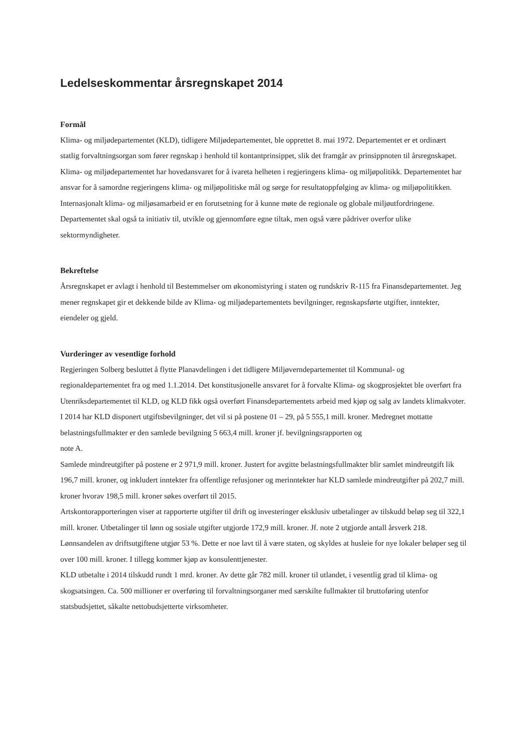Ledelseskommentar årsregnskapet 2014
Formål
Klima- og miljødepartementet (KLD), tidligere Miljødepartementet, ble opprettet 8. mai 1972. Departementet er et ordinært statlig forvaltningsorgan som fører regnskap i henhold til kontantprinsippet, slik det framgår av prinsippnoten til årsregnskapet.
Klima- og miljødepartementet har hovedansvaret for å ivareta helheten i regjeringens klima- og miljøpolitikk. Departementet har ansvar for å samordne regjeringens klima- og miljøpolitiske mål og sørge for resultatoppfølging av klima- og miljøpolitikken. Internasjonalt klima- og miljøsamarbeid er en forutsetning for å kunne møte de regionale og globale miljøutfordringene. Departementet skal også ta initiativ til, utvikle og gjennomføre egne tiltak, men også være pådriver overfor ulike sektormyndigheter.
Bekreftelse
Årsregnskapet er avlagt i henhold til Bestemmelser om økonomistyring i staten og rundskriv R-115 fra Finansdepartementet. Jeg mener regnskapet gir et dekkende bilde av Klima- og miljødepartementets bevilgninger, regnskapsførte utgifter, inntekter, eiendeler og gjeld.
Vurderinger av vesentlige forhold
Regjeringen Solberg besluttet å flytte Planavdelingen i det tidligere Miljøverndepartementet til Kommunal- og regionaldepartementet fra og med 1.1.2014. Det konstitusjonelle ansvaret for å forvalte Klima- og skogprosjektet ble overført fra Utenriksdepartementet til KLD, og KLD fikk også overført Finansdepartementets arbeid med kjøp og salg av landets klimakvoter.
I 2014 har KLD disponert utgiftsbevilgninger, det vil si på postene 01 – 29, på 5 555,1 mill. kroner. Medregnet mottatte belastningsfullmakter er den samlede bevilgning 5 663,4 mill. kroner jf. bevilgningsrapporten og
note A.
Samlede mindreutgifter på postene er 2 971,9 mill. kroner. Justert for avgitte belastningsfullmakter blir samlet mindreutgift lik 196,7 mill. kroner, og inkludert inntekter fra offentlige refusjoner og merinntekter har KLD samlede mindreutgifter på 202,7 mill. kroner hvorav 198,5 mill. kroner søkes overført til 2015.
Artskontorapporteringen viser at rapporterte utgifter til drift og investeringer eksklusiv utbetalinger av tilskudd beløp seg til 322,1 mill. kroner. Utbetalinger til lønn og sosiale utgifter utgjorde 172,9 mill. kroner. Jf. note 2 utgjorde antall årsverk 218. Lønnsandelen av driftsutgiftene utgjør 53 %. Dette er noe lavt til å være staten, og skyldes at husleie for nye lokaler beløper seg til over 100 mill. kroner. I tillegg kommer kjøp av konsulenttjenester.
KLD utbetalte i 2014 tilskudd rundt 1 mrd. kroner. Av dette går 782 mill. kroner til utlandet, i vesentlig grad til klima- og skogsatsingen. Ca. 500 millioner er overføring til forvaltningsorganer med særskilte fullmakter til bruttoføring utenfor statsbudsjettet, såkalte nettobudsjetterte virksomheter.